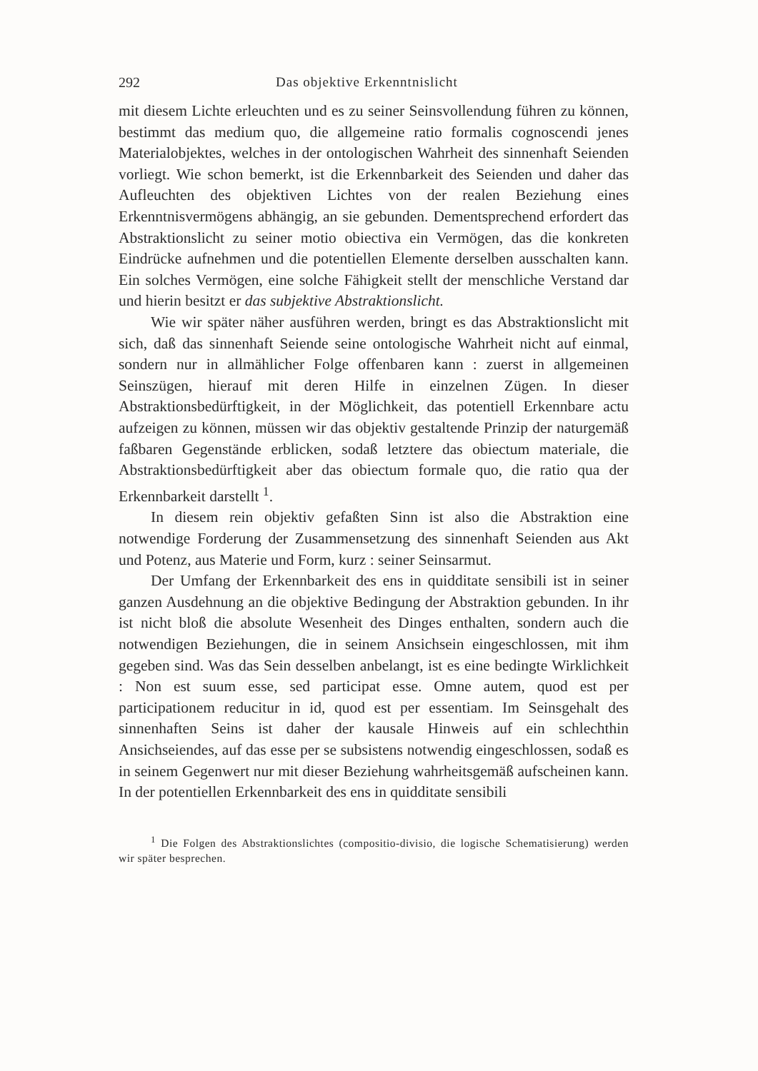292 Das objektive Erkenntnislicht
mit diesem Lichte erleuchten und es zu seiner Seinsvollendung führen zu können, bestimmt das medium quo, die allgemeine ratio formalis cognoscendi jenes Materialobjektes, welches in der ontologischen Wahrheit des sinnenhaft Seienden vorliegt. Wie schon bemerkt, ist die Erkennbarkeit des Seienden und daher das Aufleuchten des objektiven Lichtes von der realen Beziehung eines Erkenntnisvermögens abhängig, an sie gebunden. Dementsprechend erfordert das Abstraktionslicht zu seiner motio obiectiva ein Vermögen, das die konkreten Eindrücke aufnehmen und die potentiellen Elemente derselben ausschalten kann. Ein solches Vermögen, eine solche Fähigkeit stellt der menschliche Verstand dar und hierin besitzt er das subjektive Abstraktionslicht.
Wie wir später näher ausführen werden, bringt es das Abstraktionslicht mit sich, daß das sinnenhaft Seiende seine ontologische Wahrheit nicht auf einmal, sondern nur in allmählicher Folge offenbaren kann : zuerst in allgemeinen Seinszügen, hierauf mit deren Hilfe in einzelnen Zügen. In dieser Abstraktionsbedürftigkeit, in der Möglichkeit, das potentiell Erkennbare actu aufzeigen zu können, müssen wir das objektiv gestaltende Prinzip der naturgemäß faßbaren Gegenstände erblicken, sodaß letztere das obiectum materiale, die Abstraktionsbedürftigkeit aber das obiectum formale quo, die ratio qua der Erkennbarkeit darstellt <sup>1</sup>.
In diesem rein objektiv gefaßten Sinn ist also die Abstraktion eine notwendige Forderung der Zusammensetzung des sinnenhaft Seienden aus Akt und Potenz, aus Materie und Form, kurz : seiner Seinsarmut.
Der Umfang der Erkennbarkeit des ens in quidditate sensibili ist in seiner ganzen Ausdehnung an die objektive Bedingung der Abstraktion gebunden. In ihr ist nicht bloß die absolute Wesenheit des Dinges enthalten, sondern auch die notwendigen Beziehungen, die in seinem Ansichsein eingeschlossen, mit ihm gegeben sind. Was das Sein desselben anbelangt, ist es eine bedingte Wirklichkeit : Non est suum esse, sed participat esse. Omne autem, quod est per participationem reducitur in id, quod est per essentiam. Im Seinsgehalt des sinnenhaften Seins ist daher der kausale Hinweis auf ein schlechthin Ansichseiendes, auf das esse per se subsistens notwendig eingeschlossen, sodaß es in seinem Gegenwert nur mit dieser Beziehung wahrheitsgemäß aufscheinen kann. In der potentiellen Erkennbarkeit des ens in quidditate sensibili
<sup>1</sup> Die Folgen des Abstraktionslichtes (compositio-divisio, die logische Schematisierung) werden wir später besprechen.